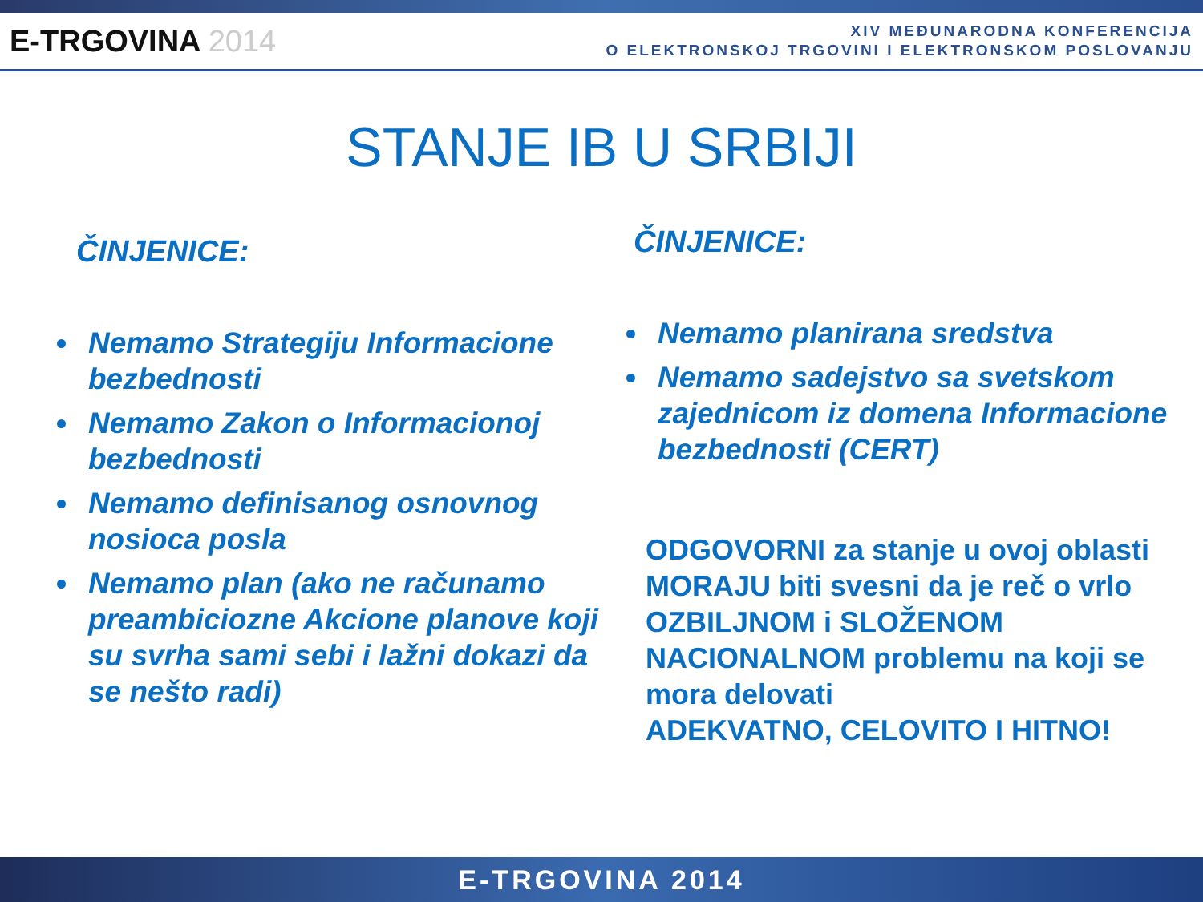E-TRGOVINA 2014
XIV MEĐUNARODNA KONFERENCIJA
O ELEKTRONSKOJ TRGOVINI I ELEKTRONSKOM POSLOVANJU
STANJE IB U SRBIJI
ČINJENICE:
Nemamo Strategiju Informacione bezbednosti
Nemamo Zakon o Informacionoj bezbednosti
Nemamo definisanog osnovnog nosioca posla
Nemamo plan (ako ne računamo preambiciozne Akcione planove koji su svrha sami sebi i lažni dokazi da se nešto radi)
ČINJENICE:
Nemamo planirana sredstva
Nemamo sadejstvo sa svetskom zajednicom iz domena Informacione bezbednosti (CERT)
ODGOVORNI za stanje u ovoj oblasti MORAJU biti svesni da je reč o vrlo OZBILJNOM i SLOŽENOM NACIONALNOM problemu na koji se mora delovati
ADEKVATNO, CELOVITO I HITNO!
E-TRGOVINA 2014